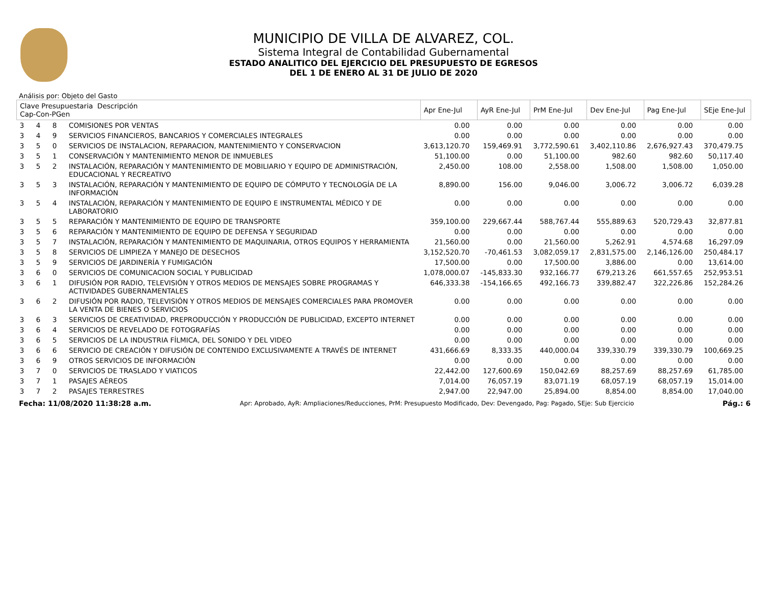MUNICIPIO DE VILLA DE ALVAREZ, COL.
Sistema Integral de Contabilidad Gubernamental
ESTADO ANALITICO DEL EJERCICIO DEL PRESUPUESTO DE EGRESOS
DEL 1 DE ENERO AL 31 DE JULIO DE 2020
Análisis por: Objeto del Gasto
| Clave Presupuestaria Descripción Cap-Con-PGen | | | | Apr Ene-Jul | AyR Ene-Jul | PrM Ene-Jul | Dev Ene-Jul | Pag Ene-Jul | SEje Ene-Jul |
| --- | --- | --- | --- | --- | --- | --- | --- | --- | --- |
| 3 | 4 | 8 | COMISIONES POR VENTAS | 0.00 | 0.00 | 0.00 | 0.00 | 0.00 | 0.00 |
| 3 | 4 | 9 | SERVICIOS FINANCIEROS, BANCARIOS Y COMERCIALES INTEGRALES | 0.00 | 0.00 | 0.00 | 0.00 | 0.00 | 0.00 |
| 3 | 5 | 0 | SERVICIOS DE INSTALACION, REPARACION, MANTENIMIENTO Y CONSERVACION | 3,613,120.70 | 159,469.91 | 3,772,590.61 | 3,402,110.86 | 2,676,927.43 | 370,479.75 |
| 3 | 5 | 1 | CONSERVACIÓN Y MANTENIMIENTO MENOR DE INMUEBLES | 51,100.00 | 0.00 | 51,100.00 | 982.60 | 982.60 | 50,117.40 |
| 3 | 5 | 2 | INSTALACIÓN, REPARACIÓN Y MANTENIMIENTO DE MOBILIARIO Y EQUIPO DE ADMINISTRACIÓN, EDUCACIONAL Y RECREATIVO | 2,450.00 | 108.00 | 2,558.00 | 1,508.00 | 1,508.00 | 1,050.00 |
| 3 | 5 | 3 | INSTALACIÓN, REPARACIÓN Y MANTENIMIENTO DE EQUIPO DE CÓMPUTO Y TECNOLOGÍA DE LA INFORMACIÓN | 8,890.00 | 156.00 | 9,046.00 | 3,006.72 | 3,006.72 | 6,039.28 |
| 3 | 5 | 4 | INSTALACIÓN, REPARACIÓN Y MANTENIMIENTO DE EQUIPO E INSTRUMENTAL MÉDICO Y DE LABORATORIO | 0.00 | 0.00 | 0.00 | 0.00 | 0.00 | 0.00 |
| 3 | 5 | 5 | REPARACIÓN Y MANTENIMIENTO DE EQUIPO DE TRANSPORTE | 359,100.00 | 229,667.44 | 588,767.44 | 555,889.63 | 520,729.43 | 32,877.81 |
| 3 | 5 | 6 | REPARACIÓN Y MANTENIMIENTO DE EQUIPO DE DEFENSA Y SEGURIDAD | 0.00 | 0.00 | 0.00 | 0.00 | 0.00 | 0.00 |
| 3 | 5 | 7 | INSTALACIÓN, REPARACIÓN Y MANTENIMIENTO DE MAQUINARIA, OTROS EQUIPOS Y HERRAMIENTA | 21,560.00 | 0.00 | 21,560.00 | 5,262.91 | 4,574.68 | 16,297.09 |
| 3 | 5 | 8 | SERVICIOS DE LIMPIEZA Y MANEJO DE DESECHOS | 3,152,520.70 | -70,461.53 | 3,082,059.17 | 2,831,575.00 | 2,146,126.00 | 250,484.17 |
| 3 | 5 | 9 | SERVICIOS DE JARDINERÍA Y FUMIGACIÓN | 17,500.00 | 0.00 | 17,500.00 | 3,886.00 | 0.00 | 13,614.00 |
| 3 | 6 | 0 | SERVICIOS DE COMUNICACION SOCIAL Y PUBLICIDAD | 1,078,000.07 | -145,833.30 | 932,166.77 | 679,213.26 | 661,557.65 | 252,953.51 |
| 3 | 6 | 1 | DIFUSIÓN POR RADIO, TELEVISIÓN Y OTROS MEDIOS DE MENSAJES SOBRE PROGRAMAS Y ACTIVIDADES GUBERNAMENTALES | 646,333.38 | -154,166.65 | 492,166.73 | 339,882.47 | 322,226.86 | 152,284.26 |
| 3 | 6 | 2 | DIFUSIÓN POR RADIO, TELEVISIÓN Y OTROS MEDIOS DE MENSAJES COMERCIALES PARA PROMOVER LA VENTA DE BIENES O SERVICIOS | 0.00 | 0.00 | 0.00 | 0.00 | 0.00 | 0.00 |
| 3 | 6 | 3 | SERVICIOS DE CREATIVIDAD, PREPRODUCCIÓN Y PRODUCCIÓN DE PUBLICIDAD, EXCEPTO INTERNET | 0.00 | 0.00 | 0.00 | 0.00 | 0.00 | 0.00 |
| 3 | 6 | 4 | SERVICIOS DE REVELADO DE FOTOGRAFÍAS | 0.00 | 0.00 | 0.00 | 0.00 | 0.00 | 0.00 |
| 3 | 6 | 5 | SERVICIOS DE LA INDUSTRIA FÍLMICA, DEL SONIDO Y DEL VIDEO | 0.00 | 0.00 | 0.00 | 0.00 | 0.00 | 0.00 |
| 3 | 6 | 6 | SERVICIO DE CREACIÓN Y DIFUSIÓN DE CONTENIDO EXCLUSIVAMENTE A TRAVÉS DE INTERNET | 431,666.69 | 8,333.35 | 440,000.04 | 339,330.79 | 339,330.79 | 100,669.25 |
| 3 | 6 | 9 | OTROS SERVICIOS DE INFORMACIÓN | 0.00 | 0.00 | 0.00 | 0.00 | 0.00 | 0.00 |
| 3 | 7 | 0 | SERVICIOS DE TRASLADO Y VIATICOS | 22,442.00 | 127,600.69 | 150,042.69 | 88,257.69 | 88,257.69 | 61,785.00 |
| 3 | 7 | 1 | PASAJES AÉREOS | 7,014.00 | 76,057.19 | 83,071.19 | 68,057.19 | 68,057.19 | 15,014.00 |
| 3 | 7 | 2 | PASAJES TERRESTRES | 2,947.00 | 22,947.00 | 25,894.00 | 8,854.00 | 8,854.00 | 17,040.00 |
Fecha: 11/08/2020 11:38:28 a.m. Apr: Aprobado, AyR: Ampliaciones/Reducciones, PrM: Presupuesto Modificado, Dev: Devengado, Pag: Pagado, SEje: Sub Ejercicio Pág.: 6